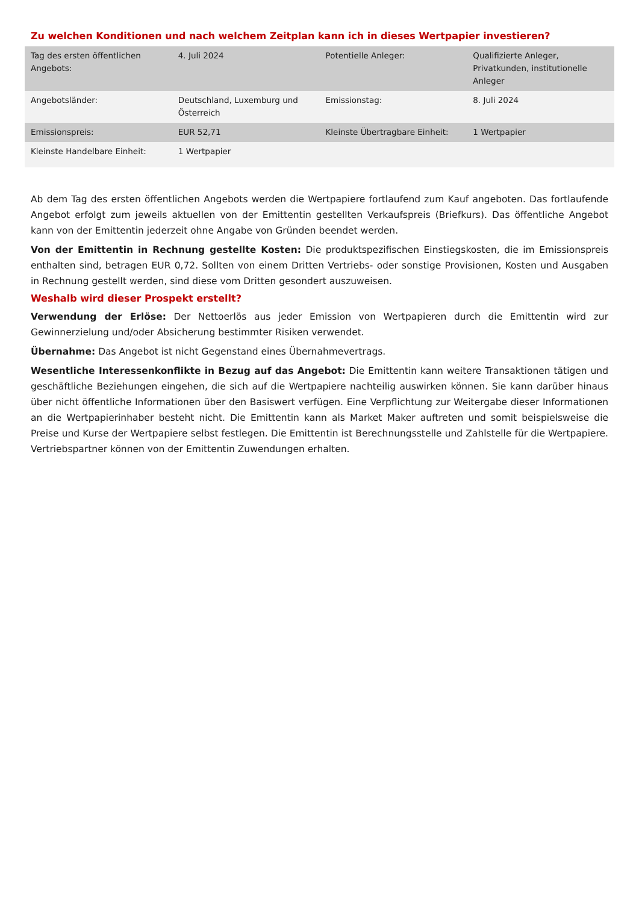Zu welchen Konditionen und nach welchem Zeitplan kann ich in dieses Wertpapier investieren?
| Tag des ersten öffentlichen Angebots: | 4. Juli 2024 | Potentielle Anleger: | Qualifizierte Anleger, Privatkunden, institutionelle Anleger |
| Angebotsländer: | Deutschland, Luxemburg und Österreich | Emissionstag: | 8. Juli 2024 |
| Emissionspreis: | EUR 52,71 | Kleinste Übertragbare Einheit: | 1 Wertpapier |
| Kleinste Handelbare Einheit: | 1 Wertpapier | | |
Ab dem Tag des ersten öffentlichen Angebots werden die Wertpapiere fortlaufend zum Kauf angeboten. Das fortlaufende Angebot erfolgt zum jeweils aktuellen von der Emittentin gestellten Verkaufspreis (Briefkurs). Das öffentliche Angebot kann von der Emittentin jederzeit ohne Angabe von Gründen beendet werden.
Von der Emittentin in Rechnung gestellte Kosten: Die produktspezifischen Einstiegskosten, die im Emissionspreis enthalten sind, betragen EUR 0,72. Sollten von einem Dritten Vertriebs- oder sonstige Provisionen, Kosten und Ausgaben in Rechnung gestellt werden, sind diese vom Dritten gesondert auszuweisen.
Weshalb wird dieser Prospekt erstellt?
Verwendung der Erlöse: Der Nettoerlös aus jeder Emission von Wertpapieren durch die Emittentin wird zur Gewinnerzielung und/oder Absicherung bestimmter Risiken verwendet.
Übernahme: Das Angebot ist nicht Gegenstand eines Übernahmevertrags.
Wesentliche Interessenkonflikte in Bezug auf das Angebot: Die Emittentin kann weitere Transaktionen tätigen und geschäftliche Beziehungen eingehen, die sich auf die Wertpapiere nachteilig auswirken können. Sie kann darüber hinaus über nicht öffentliche Informationen über den Basiswert verfügen. Eine Verpflichtung zur Weitergabe dieser Informationen an die Wertpapierinhaber besteht nicht. Die Emittentin kann als Market Maker auftreten und somit beispielsweise die Preise und Kurse der Wertpapiere selbst festlegen. Die Emittentin ist Berechnungsstelle und Zahlstelle für die Wertpapiere. Vertriebspartner können von der Emittentin Zuwendungen erhalten.